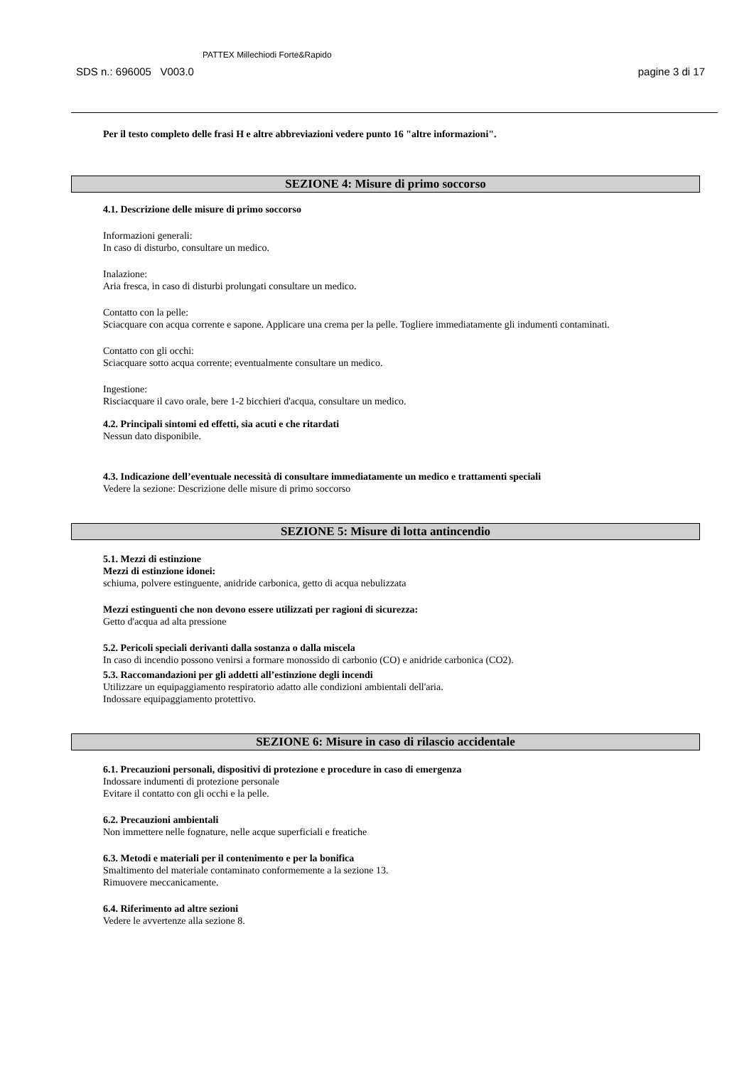SDS n.: 696005 V003.0 PATTEX Millechiodi Forte&Rapido pagine 3 di 17
Per il testo completo delle frasi H e altre abbreviazioni vedere punto 16 "altre informazioni".
SEZIONE 4: Misure di primo soccorso
4.1. Descrizione delle misure di primo soccorso
Informazioni generali:
In caso di disturbo, consultare un medico.
Inalazione:
Aria fresca, in caso di disturbi prolungati consultare un medico.
Contatto con la pelle:
Sciacquare con acqua corrente e sapone. Applicare una crema per la pelle. Togliere immediatamente gli indumenti contaminati.
Contatto con gli occhi:
Sciacquare sotto acqua corrente; eventualmente consultare un medico.
Ingestione:
Risciacquare il cavo orale, bere 1-2 bicchieri d'acqua, consultare un medico.
4.2. Principali sintomi ed effetti, sia acuti e che ritardati
Nessun dato disponibile.
4.3. Indicazione dell’eventuale necessità di consultare immediatamente un medico e trattamenti speciali
Vedere la sezione: Descrizione delle misure di primo soccorso
SEZIONE 5: Misure di lotta antincendio
5.1. Mezzi di estinzione
Mezzi di estinzione idonei:
schiuma, polvere estinguente, anidride carbonica, getto di acqua nebulizzata
Mezzi estinguenti che non devono essere utilizzati per ragioni di sicurezza:
Getto d'acqua ad alta pressione
5.2. Pericoli speciali derivanti dalla sostanza o dalla miscela
In caso di incendio possono venirsi a formare monossido di carbonio (CO) e anidride carbonica (CO2).
5.3. Raccomandazioni per gli addetti all’estinzione degli incendi
Utilizzare un equipaggiamento respiratorio adatto alle condizioni ambientali dell'aria.
Indossare equipaggiamento protettivo.
SEZIONE 6: Misure in caso di rilascio accidentale
6.1. Precauzioni personali, dispositivi di protezione e procedure in caso di emergenza
Indossare indumenti di protezione personale
Evitare il contatto con gli occhi e la pelle.
6.2. Precauzioni ambientali
Non immettere nelle fognature, nelle acque superficiali e freatiche
6.3. Metodi e materiali per il contenimento e per la bonifica
Smaltimento del materiale contaminato conformemente a la sezione 13.
Rimuovere meccanicamente.
6.4. Riferimento ad altre sezioni
Vedere le avvertenze alla sezione 8.